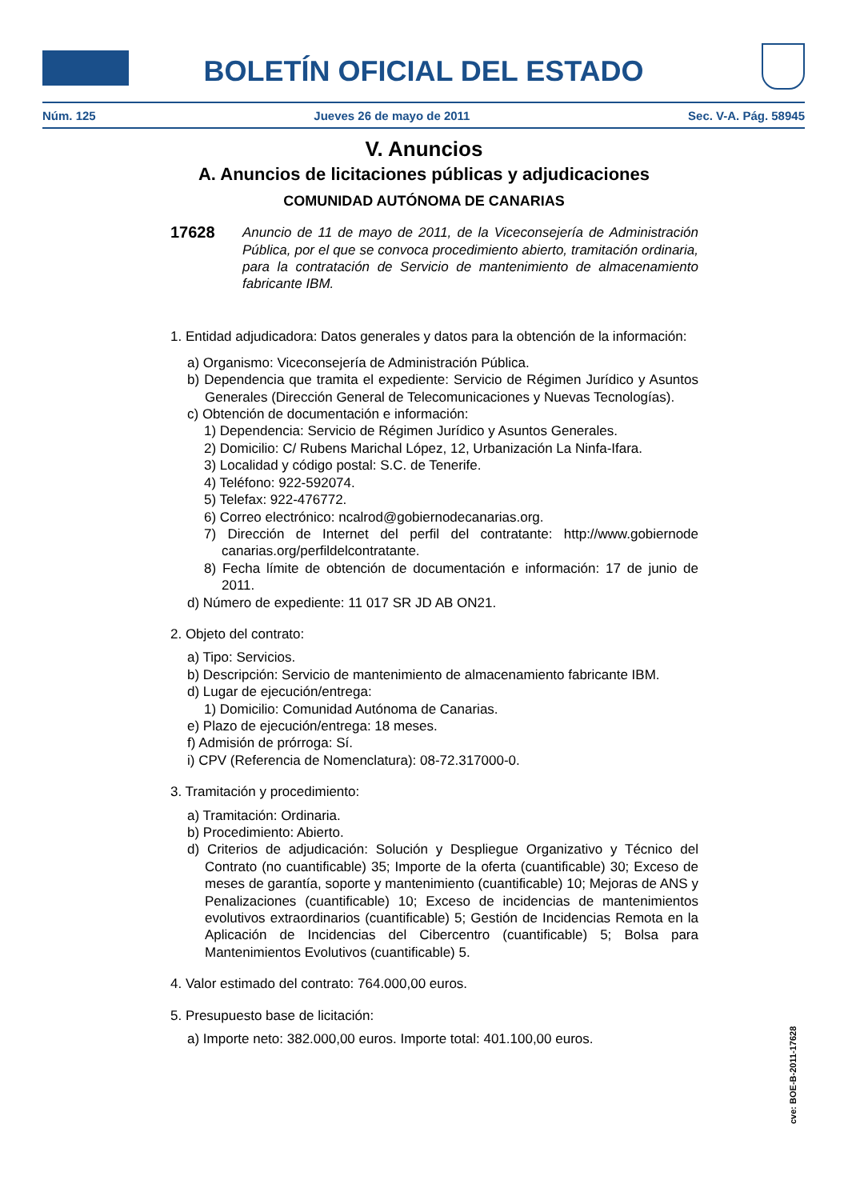BOLETÍN OFICIAL DEL ESTADO
Núm. 125 Jueves 26 de mayo de 2011 Sec. V-A. Pág. 58945
V. Anuncios
A. Anuncios de licitaciones públicas y adjudicaciones
COMUNIDAD AUTÓNOMA DE CANARIAS
17628
Anuncio de 11 de mayo de 2011, de la Viceconsejería de Administración Pública, por el que se convoca procedimiento abierto, tramitación ordinaria, para la contratación de Servicio de mantenimiento de almacenamiento fabricante IBM.
1. Entidad adjudicadora: Datos generales y datos para la obtención de la información:
a) Organismo: Viceconsejería de Administración Pública.
b) Dependencia que tramita el expediente: Servicio de Régimen Jurídico y Asuntos Generales (Dirección General de Telecomunicaciones y Nuevas Tecnologías).
c) Obtención de documentación e información:
1) Dependencia: Servicio de Régimen Jurídico y Asuntos Generales.
2) Domicilio: C/ Rubens Marichal López, 12, Urbanización La Ninfa-Ifara.
3) Localidad y código postal: S.C. de Tenerife.
4) Teléfono: 922-592074.
5) Telefax: 922-476772.
6) Correo electrónico: ncalrod@gobiernodecanarias.org.
7) Dirección de Internet del perfil del contratante: http://www.gobiernode canarias.org/perfildelcontratante.
8) Fecha límite de obtención de documentación e información: 17 de junio de 2011.
d) Número de expediente: 11 017 SR JD AB ON21.
2. Objeto del contrato:
a) Tipo: Servicios.
b) Descripción: Servicio de mantenimiento de almacenamiento fabricante IBM.
d) Lugar de ejecución/entrega:
1) Domicilio: Comunidad Autónoma de Canarias.
e) Plazo de ejecución/entrega: 18 meses.
f) Admisión de prórroga: Sí.
i) CPV (Referencia de Nomenclatura): 08-72.317000-0.
3. Tramitación y procedimiento:
a) Tramitación: Ordinaria.
b) Procedimiento: Abierto.
d) Criterios de adjudicación: Solución y Despliegue Organizativo y Técnico del Contrato (no cuantificable) 35; Importe de la oferta (cuantificable) 30; Exceso de meses de garantía, soporte y mantenimiento (cuantificable) 10; Mejoras de ANS y Penalizaciones (cuantificable) 10; Exceso de incidencias de mantenimientos evolutivos extraordinarios (cuantificable) 5; Gestión de Incidencias Remota en la Aplicación de Incidencias del Cibercentro (cuantificable) 5; Bolsa para Mantenimientos Evolutivos (cuantificable) 5.
4. Valor estimado del contrato: 764.000,00 euros.
5. Presupuesto base de licitación:
a) Importe neto: 382.000,00 euros. Importe total: 401.100,00 euros.
cve: BOE-B-2011-17628